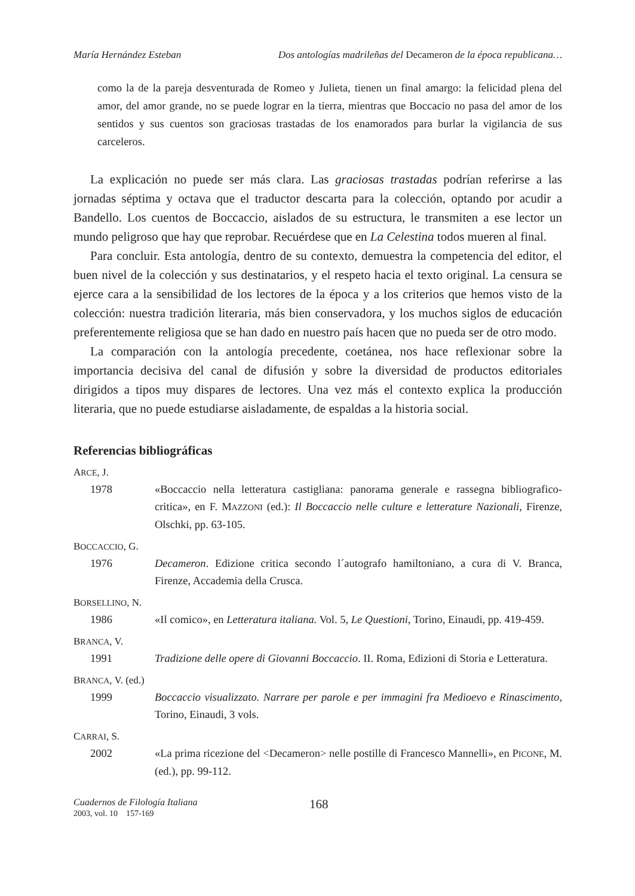María Hernández Esteban Dos antologías madrileñas del Decameron de la época republicana…
como la de la pareja desventurada de Romeo y Julieta, tienen un final amargo: la felicidad plena del amor, del amor grande, no se puede lograr en la tierra, mientras que Boccacio no pasa del amor de los sentidos y sus cuentos son graciosas trastadas de los enamorados para burlar la vigilancia de sus carceleros.
La explicación no puede ser más clara. Las graciosas trastadas podrían referirse a las jornadas séptima y octava que el traductor descarta para la colección, optando por acudir a Bandello. Los cuentos de Boccaccio, aislados de su estructura, le transmiten a ese lector un mundo peligroso que hay que reprobar. Recuérdese que en La Celestina todos mueren al final.
Para concluir. Esta antología, dentro de su contexto, demuestra la competencia del editor, el buen nivel de la colección y sus destinatarios, y el respeto hacia el texto original. La censura se ejerce cara a la sensibilidad de los lectores de la época y a los criterios que hemos visto de la colección: nuestra tradición literaria, más bien conservadora, y los muchos siglos de educación preferentemente religiosa que se han dado en nuestro país hacen que no pueda ser de otro modo.
La comparación con la antología precedente, coetánea, nos hace reflexionar sobre la importancia decisiva del canal de difusión y sobre la diversidad de productos editoriales dirigidos a tipos muy dispares de lectores. Una vez más el contexto explica la producción literaria, que no puede estudiarse aisladamente, de espaldas a la historia social.
Referencias bibliográficas
ARCE, J.
1978 «Boccaccio nella letteratura castigliana: panorama generale e rassegna bibliografico-critica», en F. MAZZONI (ed.): Il Boccaccio nelle culture e letterature Nazionali, Firenze, Olschki, pp. 63-105.
BOCCACCIO, G.
1976 Decameron. Edizione critica secondo l´autografo hamiltoniano, a cura di V. Branca, Firenze, Accademia della Crusca.
BORSELLINO, N.
1986 «Il comico», en Letteratura italiana. Vol. 5, Le Questioni, Torino, Einaudi, pp. 419-459.
BRANCA, V.
1991 Tradizione delle opere di Giovanni Boccaccio. II. Roma, Edizioni di Storia e Letteratura.
BRANCA, V. (ed.)
1999 Boccaccio visualizzato. Narrare per parole e per immagini fra Medioevo e Rinascimento, Torino, Einaudi, 3 vols.
CARRAI, S.
2002 «La prima ricezione del <Decameron> nelle postille di Francesco Mannelli», en PICONE, M. (ed.), pp. 99-112.
Cuadernos de Filología Italiana
2003, vol. 10 157-169
168